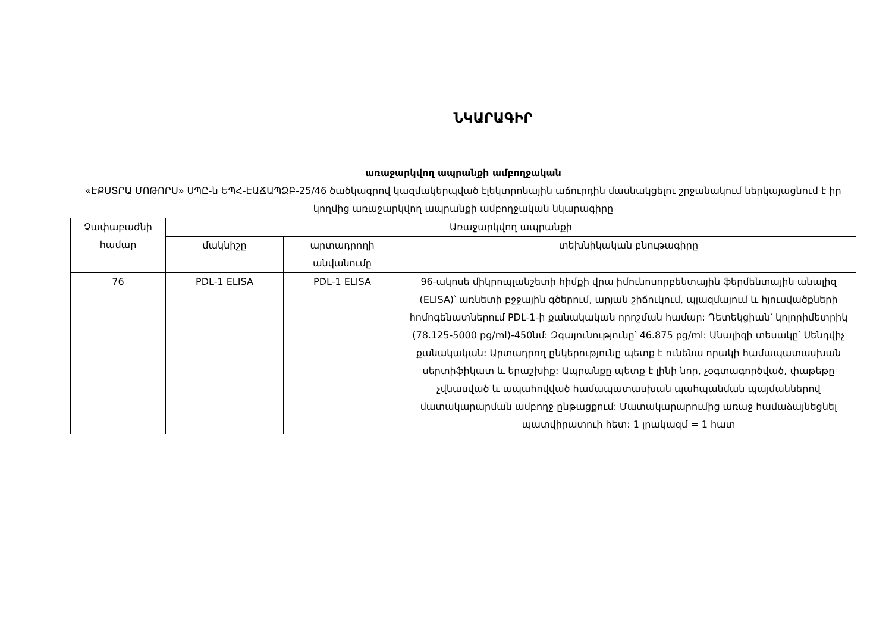ՆԿԱՐԱԳԻՐ
առաջարկվող ապրանքի ամբողջական
«ԷՔՍՏՐԱ ՄՈԹՈՐՍ» ՍՊԸ-ն ԵՊՀ-ԷԱՃԱՊՁԲ-25/46 ծածկագրով կազմակերպված էլեկտրոնային աճուրդին մասնակցելու շրջանակում ներկայացնում է իր կողմից առաջարկվող ապրանքի ամբողջական նկարագիրը
| Չափաբաժնի համար | Առաջարկվող ապրանքի | | |
| --- | --- | --- | --- |
| | մակնիշը | արտադրողի անվանումը | տեխնիկական բնութագիրը |
| 76 | PDL-1 ELISA | PDL-1 ELISA | 96-ակոսե միկրոպլանշետի հիմքի վրա իմունոսորբենտային ֆերմենտային անալիզ (ELISA)՝ առնետի բջջային գծերում, արյան շիճուկում, պլազմայում և հյուսվածքների հոմոգենատներում PDL-1-ի քանակական որոշման համար: Դետեկցիան՝ կոլորիմետրիկ (78.125-5000 pg/ml)-450նմ: Զգայունությունը՝ 46.875 pg/ml: Անալիզի տեսակը՝ Սենդվիչ քանակական: Արտադրող ընկերությունը պետք է ունենա որակի համապատասխան սերտիֆիկատ և երաշխիք: Ապրանքը պետք է լինի նոր, չօգտագործված, փաթեթը չվնասված և ապահովված համապատասխան պահպանման պայմաններով մատակարարման ամբողջ ընթացքում: Մատակարարումից առաջ համաձայնեցնել պատվիրատուի հետ: 1 լրակազմ = 1 հատ |